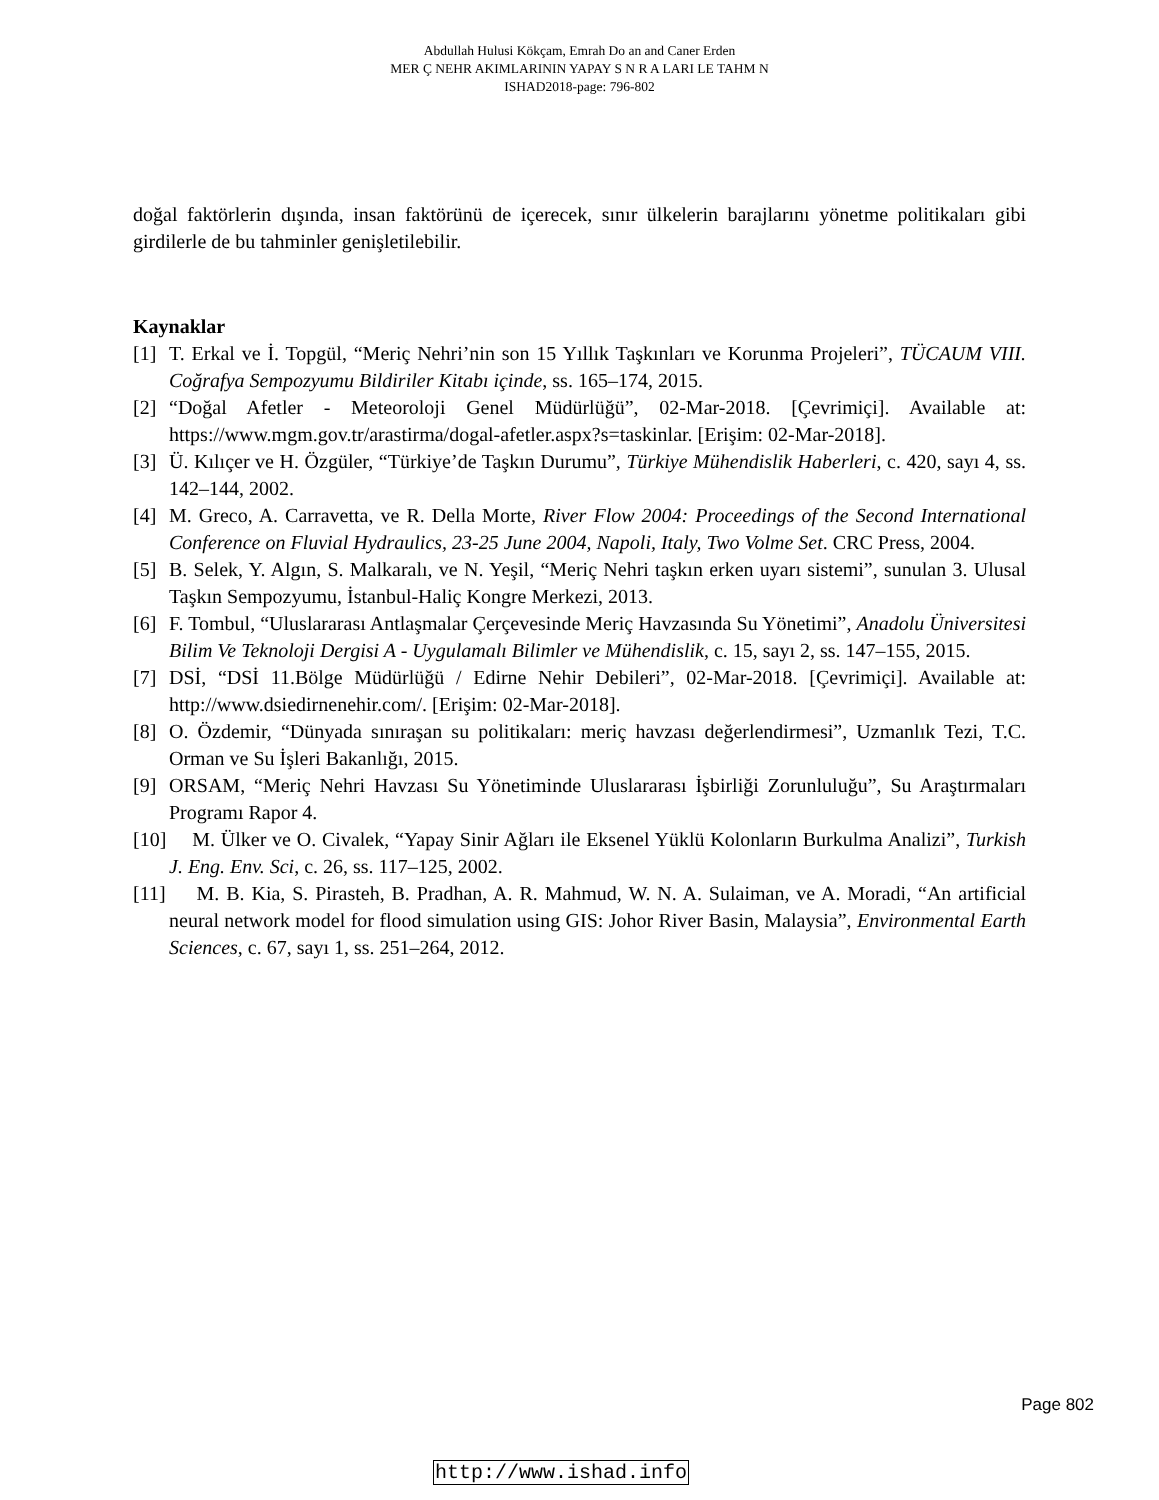Abdullah Hulusi Kökçam, Emrah Do an and Caner Erden
MER Ç NEHR AKIMLARININ YAPAY S N R A LARI LE TAHM N
ISHAD2018-page: 796-802
doğal faktörlerin dışında, insan faktörünü de içerecek, sınır ülkelerin barajlarını yönetme politikaları gibi girdilerle de bu tahminler genişletilebilir.
Kaynaklar
[1] T. Erkal ve İ. Topgül, “Meriç Nehri’nin son 15 Yıllık Taşkınları ve Korunma Projeleri”, TÜCAUM VIII. Coğrafya Sempozyumu Bildiriler Kitabı içinde, ss. 165–174, 2015.
[2] “Doğal Afetler - Meteoroloji Genel Müdürlüğü”, 02-Mar-2018. [Çevrimiçi]. Available at: https://www.mgm.gov.tr/arastirma/dogal-afetler.aspx?s=taskinlar. [Erişim: 02-Mar-2018].
[3] Ü. Kılıçer ve H. Özgüler, “Türkiye’de Taşkın Durumu”, Türkiye Mühendislik Haberleri, c. 420, sayı 4, ss. 142–144, 2002.
[4] M. Greco, A. Carravetta, ve R. Della Morte, River Flow 2004: Proceedings of the Second International Conference on Fluvial Hydraulics, 23-25 June 2004, Napoli, Italy, Two Volme Set. CRC Press, 2004.
[5] B. Selek, Y. Algın, S. Malkaralı, ve N. Yeşil, “Meriç Nehri taşkın erken uyarı sistemi”, sunulan 3. Ulusal Taşkın Sempozyumu, İstanbul-Haliç Kongre Merkezi, 2013.
[6] F. Tombul, “Uluslararası Antlaşmalar Çerçevesinde Meriç Havzasında Su Yönetimi”, Anadolu Üniversitesi Bilim Ve Teknoloji Dergisi A - Uygulamalı Bilimler ve Mühendislik, c. 15, sayı 2, ss. 147–155, 2015.
[7] DSİ, “DSİ 11.Bölge Müdürlüğü / Edirne Nehir Debileri”, 02-Mar-2018. [Çevrimiçi]. Available at: http://www.dsiedirnenehir.com/. [Erişim: 02-Mar-2018].
[8] O. Özdemir, “Dünyada sınıraşan su politikaları: meriç havzası değerlendirmesi”, Uzmanlık Tezi, T.C. Orman ve Su İşleri Bakanlığı, 2015.
[9] ORSAM, “Meriç Nehri Havzası Su Yönetiminde Uluslararası İşbirliği Zorunluluğu”, Su Araştırmaları Programı Rapor 4.
[10] M. Ülker ve O. Civalek, “Yapay Sinir Ağları ile Eksenel Yüklü Kolonların Burkulma Analizi”, Turkish J. Eng. Env. Sci, c. 26, ss. 117–125, 2002.
[11] M. B. Kia, S. Pirasteh, B. Pradhan, A. R. Mahmud, W. N. A. Sulaiman, ve A. Moradi, “An artificial neural network model for flood simulation using GIS: Johor River Basin, Malaysia”, Environmental Earth Sciences, c. 67, sayı 1, ss. 251–264, 2012.
Page 802
http://www.ishad.info